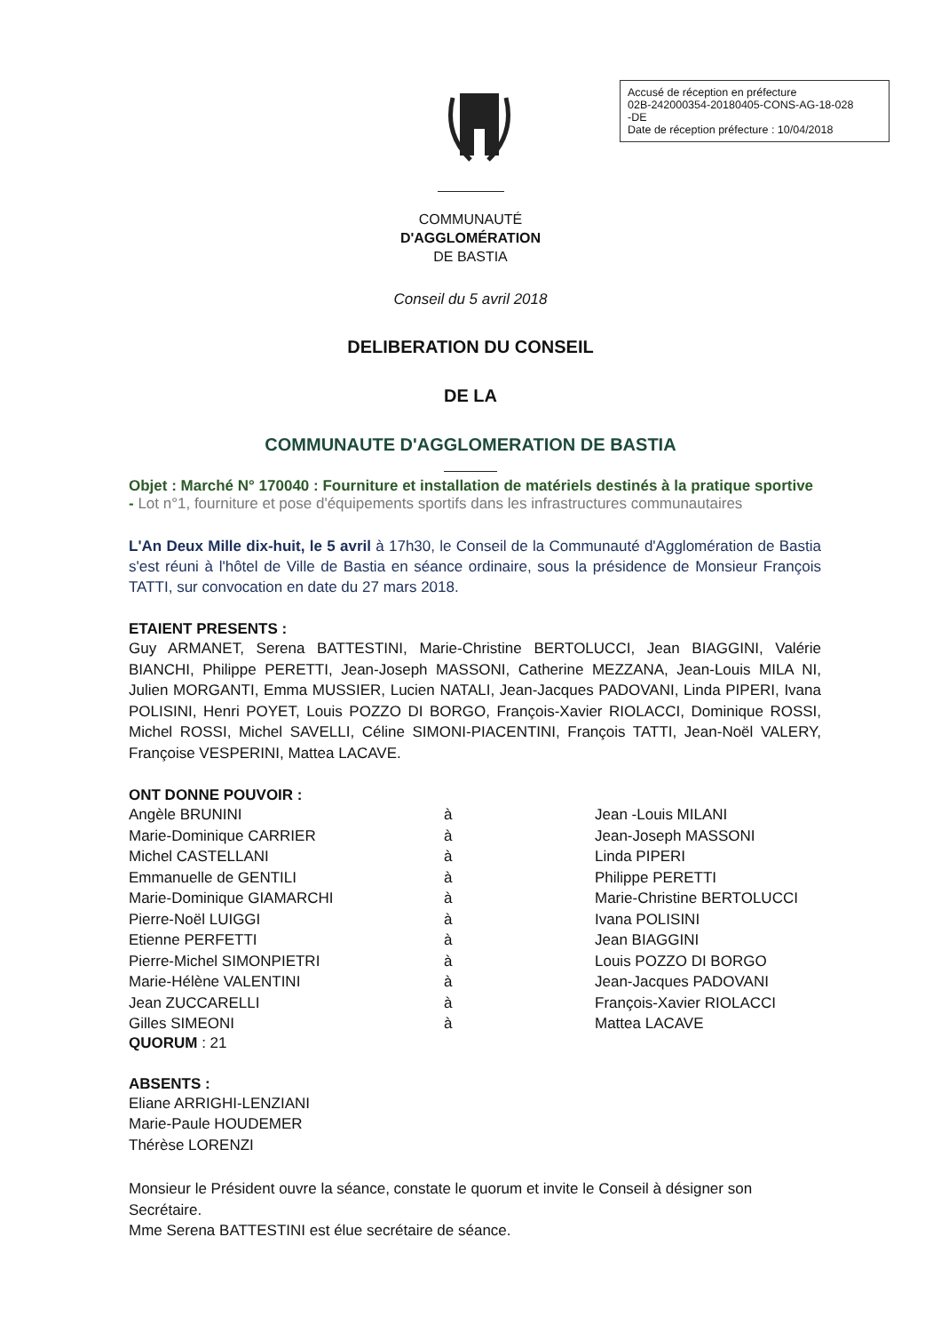Accusé de réception en préfecture
02B-242000354-20180405-CONS-AG-18-028
-DE
Date de réception préfecture : 10/04/2018
COMMUNAUTÉ
D'AGGLOMÉRATION
DE BASTIA
Conseil du 5 avril 2018
DELIBERATION DU CONSEIL
DE LA
COMMUNAUTE D'AGGLOMERATION DE BASTIA
Objet : Marché N° 170040 : Fourniture et installation de matériels destinés à la pratique sportive - Lot n°1, fourniture et pose d'équipements sportifs dans les infrastructures communautaires
L'An Deux Mille dix-huit, le 5 avril à 17h30, le Conseil de la Communauté d'Agglomération de Bastia s'est réuni à l'hôtel de Ville de Bastia en séance ordinaire, sous la présidence de Monsieur François TATTI, sur convocation en date du 27 mars 2018.
ETAIENT PRESENTS :
Guy ARMANET, Serena BATTESTINI, Marie-Christine BERTOLUCCI, Jean BIAGGINI, Valérie BIANCHI, Philippe PERETTI, Jean-Joseph MASSONI, Catherine MEZZANA, Jean-Louis MILA NI, Julien MORGANTI, Emma MUSSIER, Lucien NATALI, Jean-Jacques PADOVANI, Linda PIPERI, Ivana POLISINI, Henri POYET, Louis POZZO DI BORGO, François-Xavier RIOLACCI, Dominique ROSSI, Michel ROSSI, Michel SAVELLI, Céline SIMONI-PIACENTINI, François TATTI, Jean-Noël VALERY, Françoise VESPERINI, Mattea LACAVE.
ONT DONNE POUVOIR :
| Angèle BRUNINI | à | Jean -Louis MILANI |
| Marie-Dominique CARRIER | à | Jean-Joseph MASSONI |
| Michel CASTELLANI | à | Linda PIPERI |
| Emmanuelle de GENTILI | à | Philippe PERETTI |
| Marie-Dominique GIAMARCHI | à | Marie-Christine BERTOLUCCI |
| Pierre-Noël LUIGGI | à | Ivana POLISINI |
| Etienne PERFETTI | à | Jean BIAGGINI |
| Pierre-Michel SIMONPIETRI | à | Louis POZZO DI BORGO |
| Marie-Hélène VALENTINI | à | Jean-Jacques PADOVANI |
| Jean ZUCCARELLI | à | François-Xavier RIOLACCI |
| Gilles SIMEONI | à | Mattea LACAVE |
QUORUM : 21
ABSENTS :
Eliane ARRIGHI-LENZIANI
Marie-Paule HOUDEMER
Thérèse LORENZI
Monsieur le Président ouvre la séance, constate le quorum et invite le Conseil à désigner son Secrétaire.
Mme Serena BATTESTINI est élue secrétaire de séance.